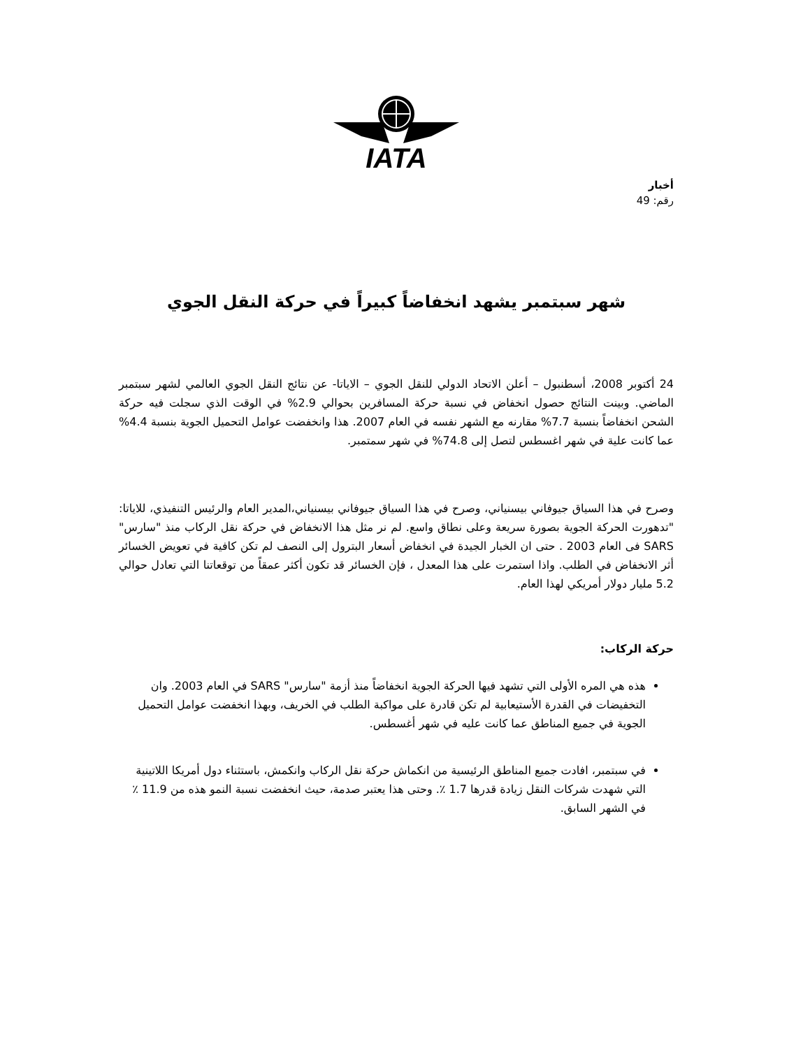IATA
أخبار
رقم: 49
شهر سبتمبر يشهد انخفاضاً كبيراً في حركة النقل الجوي
24 أكتوبر 2008، أسطنبول – أعلن الاتحاد الدولي للنقل الجوي – الاياتا- عن نتائج النقل الجوي العالمي لشهر سبتمبر الماضي. وبينت النتائج حصول انخفاض في نسبة حركة المسافرين بحوالي 2.9% في الوقت الذي سجلت فيه حركة الشحن انخفاضاً بنسبة 7.7% مقارنه مع الشهر نفسه في العام 2007. هذا وانخفضت عوامل التحميل الجوية بنسبة 4.4% عما كانت علية في شهر اغسطس لتصل إلى 74.8% في شهر سمتمبر.
وصرح في هذا السياق جيوفاني بيسنياني، وصرح في هذا السياق جيوفاني بيسنياني،المدير العام والرئيس التنفيذي، للاياتا: "تدهورت الحركة الجوية بصورة سريعة وعلى نطاق واسع. لم نر مثل هذا الانخفاض في حركة نقل الركاب منذ "سارس" SARS فى العام 2003 . حتى ان الخبار الجيدة في انخفاض أسعار البترول إلى النصف لم تكن كافية في تعويض الخسائر أثر الانخفاض في الطلب. واذا استمرت على هذا المعدل ، فإن الخسائر قد تكون أكثر عمقاً من توقعاتنا التي تعادل حوالي 5.2 مليار دولار أمريكي لهذا العام.
حركة الركاب:
هذه هي المره الأولى التي تشهد فيها الحركة الجوية انخفاضاً منذ أزمة "سارس" SARS في العام 2003. وان التخفيضات في القدرة الأستيعابية لم تكن قادرة على مواكبة الطلب في الخريف، وبهذا انخفضت عوامل التحميل الجوية في جميع المناطق عما كانت عليه في شهر أغسطس.
في سبتمبر، افادت جميع المناطق الرئيسية من انكماش حركة نقل الركاب وانكمش، باستثناء دول أمريكا اللاتينية التي شهدت شركات النقل زيادة قدرها 1.7 ٪. وحتى هذا يعتبر صدمة، حيث انخفضت نسبة النمو هذه من 11.9 ٪ في الشهر السابق.